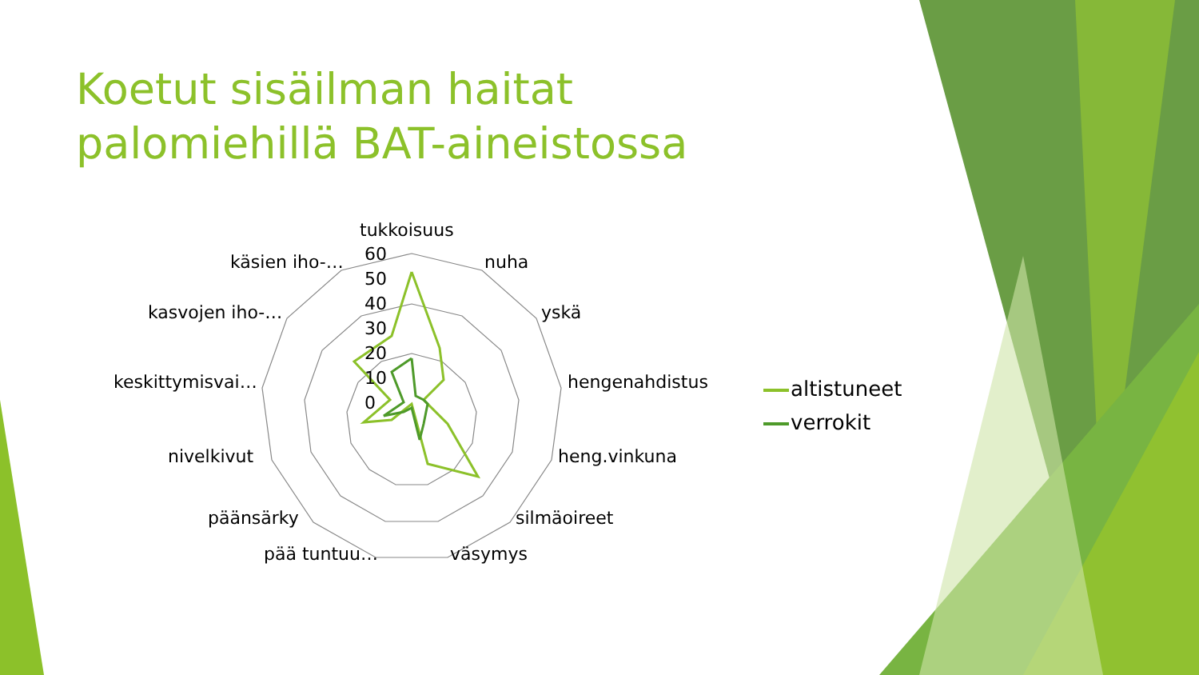Koetut sisäilman haitat palomiehillä BAT-aineistossa
tukkoisuus
nuha
yskä
hengenahdistus
heng.vinkuna
silmäoireet
väsymys
pää tuntuu…
päänsärky
nivelkivut
keskittymisvai…
kasvojen iho-…
käsien iho-…
60
50
40
30
20
10
0
altistuneet
verrokit